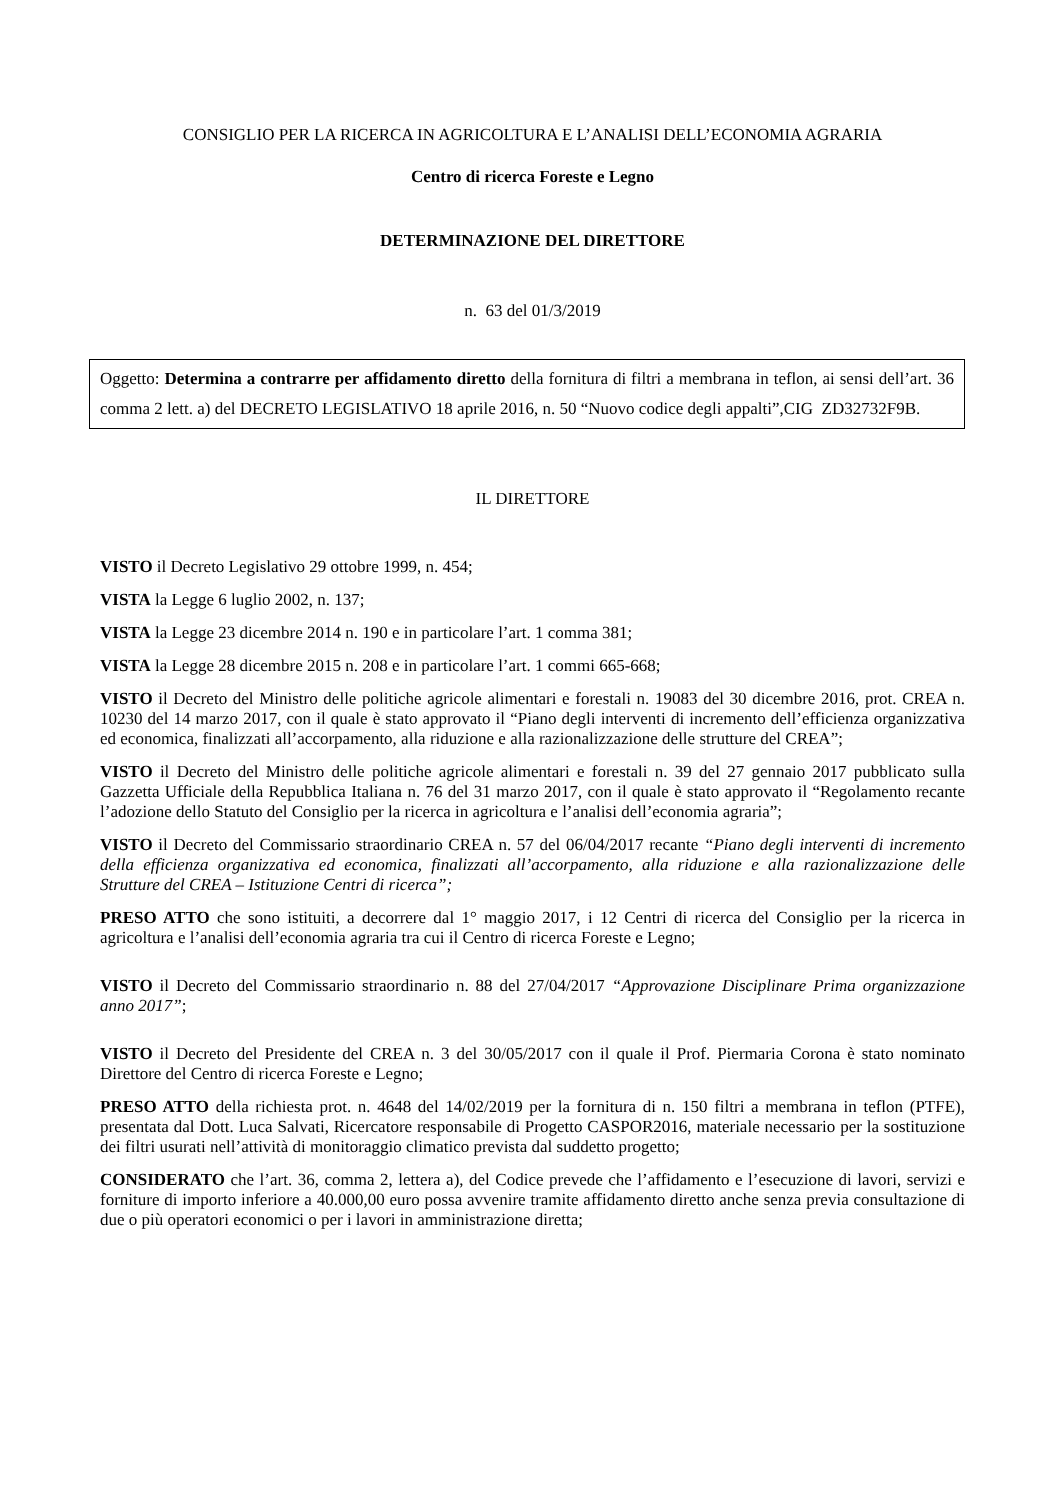CONSIGLIO PER LA RICERCA IN AGRICOLTURA E L’ANALISI DELL’ECONOMIA AGRARIA
Centro di ricerca Foreste e Legno
DETERMINAZIONE DEL DIRETTORE
n. 63 del 01/3/2019
Oggetto: Determina a contrarre per affidamento diretto della fornitura di filtri a membrana in teflon, ai sensi dell’art. 36 comma 2 lett. a) del DECRETO LEGISLATIVO 18 aprile 2016, n. 50 “Nuovo codice degli appalti”,CIG ZD32732F9B.
IL DIRETTORE
VISTO il Decreto Legislativo 29 ottobre 1999, n. 454;
VISTA la Legge 6 luglio 2002, n. 137;
VISTA la Legge 23 dicembre 2014 n. 190 e in particolare l’art. 1 comma 381;
VISTA la Legge 28 dicembre 2015 n. 208 e in particolare l’art. 1 commi 665-668;
VISTO il Decreto del Ministro delle politiche agricole alimentari e forestali n. 19083 del 30 dicembre 2016, prot. CREA n. 10230 del 14 marzo 2017, con il quale è stato approvato il “Piano degli interventi di incremento dell’efficienza organizzativa ed economica, finalizzati all’accorpamento, alla riduzione e alla razionalizzazione delle strutture del CREA”;
VISTO il Decreto del Ministro delle politiche agricole alimentari e forestali n. 39 del 27 gennaio 2017 pubblicato sulla Gazzetta Ufficiale della Repubblica Italiana n. 76 del 31 marzo 2017, con il quale è stato approvato il “Regolamento recante l’adozione dello Statuto del Consiglio per la ricerca in agricoltura e l’analisi dell’economia agraria”;
VISTO il Decreto del Commissario straordinario CREA n. 57 del 06/04/2017 recante “Piano degli interventi di incremento della efficienza organizzativa ed economica, finalizzati all’accorpamento, alla riduzione e alla razionalizzazione delle Strutture del CREA – Istituzione Centri di ricerca”;
PRESO ATTO che sono istituiti, a decorrere dal 1° maggio 2017, i 12 Centri di ricerca del Consiglio per la ricerca in agricoltura e l’analisi dell’economia agraria tra cui il Centro di ricerca Foreste e Legno;
VISTO il Decreto del Commissario straordinario n. 88 del 27/04/2017 “Approvazione Disciplinare Prima organizzazione anno 2017”;
VISTO il Decreto del Presidente del CREA n. 3 del 30/05/2017 con il quale il Prof. Piermaria Corona è stato nominato Direttore del Centro di ricerca Foreste e Legno;
PRESO ATTO della richiesta prot. n. 4648 del 14/02/2019 per la fornitura di n. 150 filtri a membrana in teflon (PTFE), presentata dal Dott. Luca Salvati, Ricercatore responsabile di Progetto CASPOR2016, materiale necessario per la sostituzione dei filtri usurati nell’attività di monitoraggio climatico prevista dal suddetto progetto;
CONSIDERATO che l’art. 36, comma 2, lettera a), del Codice prevede che l’affidamento e l’esecuzione di lavori, servizi e forniture di importo inferiore a 40.000,00 euro possa avvenire tramite affidamento diretto anche senza previa consultazione di due o più operatori economici o per i lavori in amministrazione diretta;